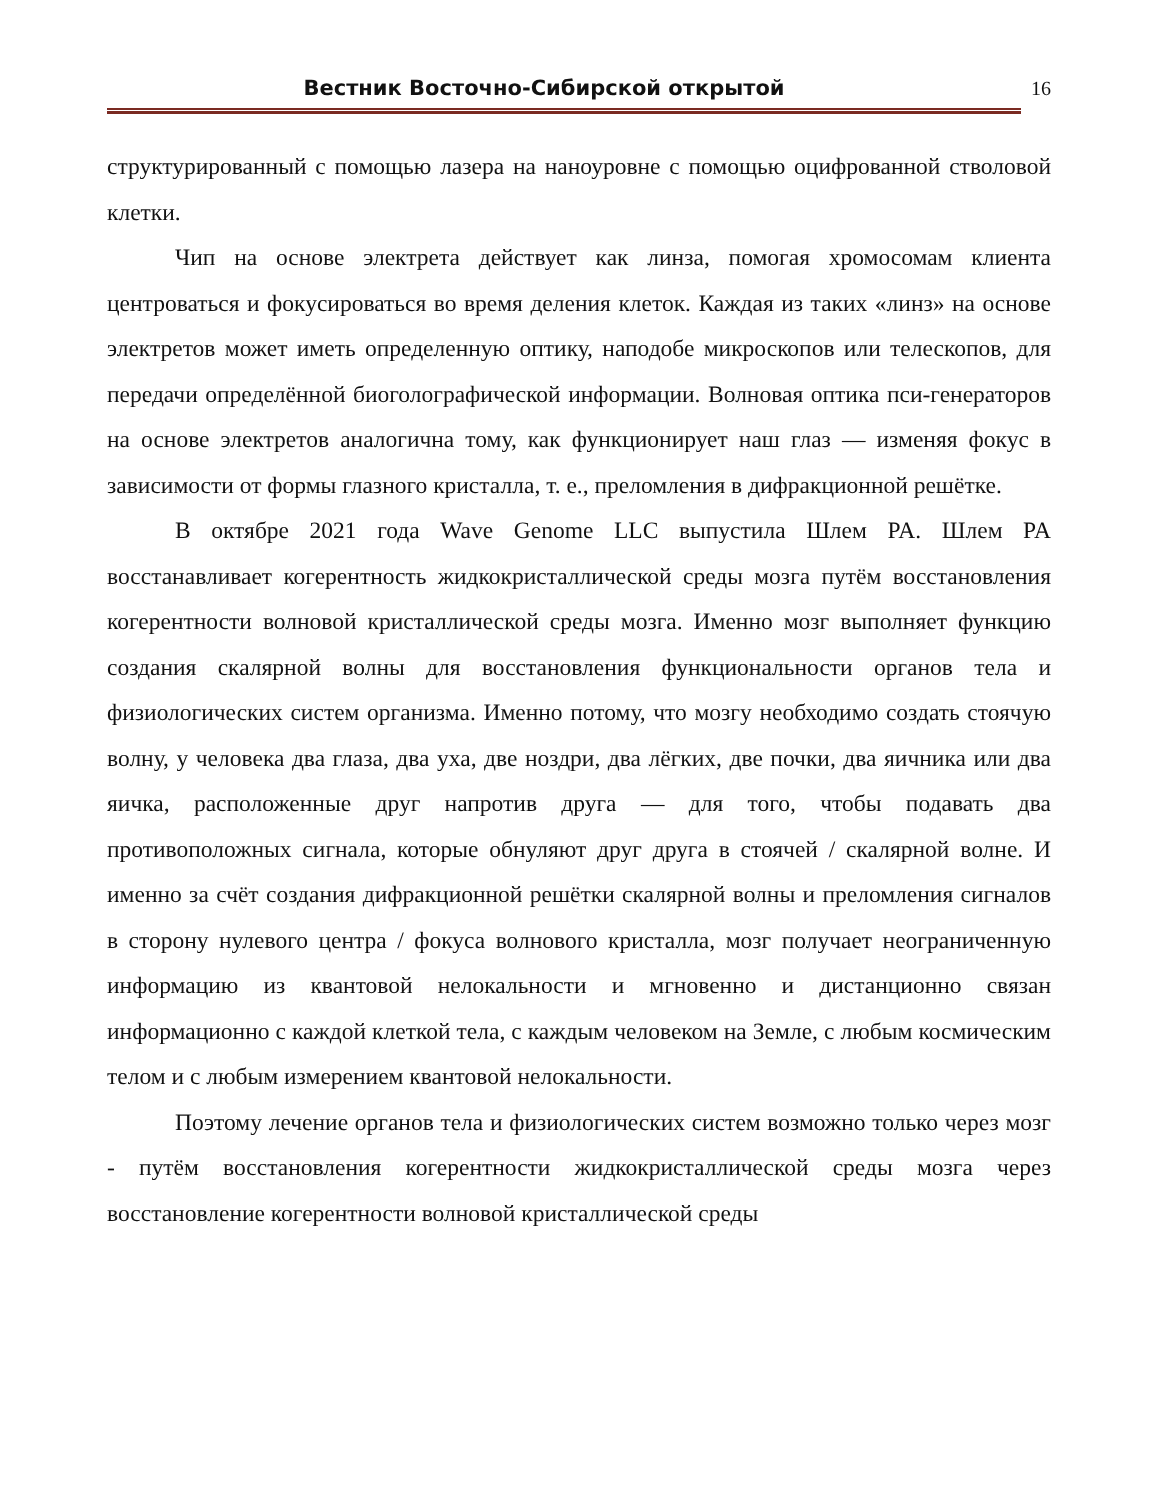Вестник Восточно-Сибирской открытой
16
структурированный с помощью лазера на наноуровне с помощью оцифрованной стволовой клетки.
Чип на основе электрета действует как линза, помогая хромосомам клиента центроваться и фокусироваться во время деления клеток. Каждая из таких «линз» на основе электретов может иметь определенную оптику, наподобе микроскопов или телескопов, для передачи определённой биоголографической информации. Волновая оптика пси-генераторов на основе электретов аналогична тому, как функционирует наш глаз — изменяя фокус в зависимости от формы глазного кристалла, т. е., преломления в дифракционной решётке.
В октябре 2021 года Wave Genome LLC выпустила Шлем PA. Шлем PA восстанавливает когерентность жидкокристаллической среды мозга путём восстановления когерентности волновой кристаллической среды мозга. Именно мозг выполняет функцию создания скалярной волны для восстановления функциональности органов тела и физиологических систем организма. Именно потому, что мозгу необходимо создать стоячую волну, у человека два глаза, два уха, две ноздри, два лёгких, две почки, два яичника или два яичка, расположенные друг напротив друга — для того, чтобы подавать два противоположных сигнала, которые обнуляют друг друга в стоячей / скалярной волне. И именно за счёт создания дифракционной решётки скалярной волны и преломления сигналов в сторону нулевого центра / фокуса волнового кристалла, мозг получает неограниченную информацию из квантовой нелокальности и мгновенно и дистанционно связан информационно с каждой клеткой тела, с каждым человеком на Земле, с любым космическим телом и с любым измерением квантовой нелокальности.
Поэтому лечение органов тела и физиологических систем возможно только через мозг - путём восстановления когерентности жидкокристаллической среды мозга через восстановление когерентности волновой кристаллической среды